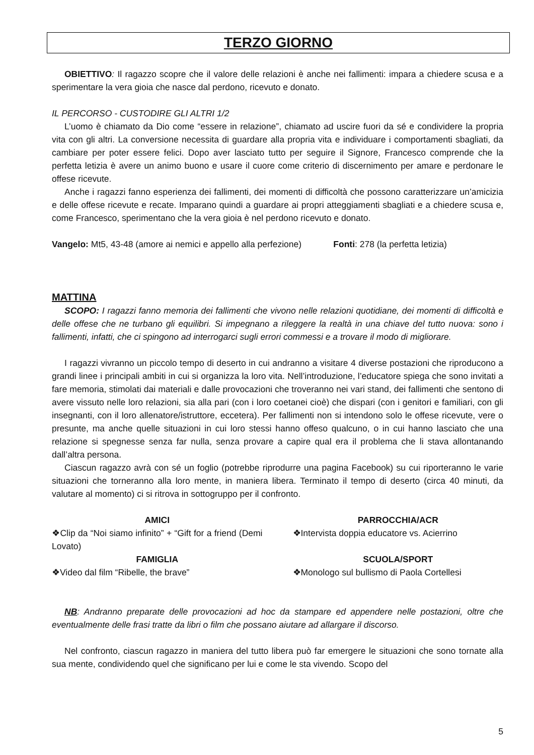TERZO GIORNO
OBIETTIVO: Il ragazzo scopre che il valore delle relazioni è anche nei fallimenti: impara a chiedere scusa e a sperimentare la vera gioia che nasce dal perdono, ricevuto e donato.
IL PERCORSO - CUSTODIRE GLI ALTRI 1/2
L’uomo è chiamato da Dio come “essere in relazione”, chiamato ad uscire fuori da sé e condividere la propria vita con gli altri. La conversione necessita di guardare alla propria vita e individuare i comportamenti sbagliati, da cambiare per poter essere felici. Dopo aver lasciato tutto per seguire il Signore, Francesco comprende che la perfetta letizia è avere un animo buono e usare il cuore come criterio di discernimento per amare e perdonare le offese ricevute.
Anche i ragazzi fanno esperienza dei fallimenti, dei momenti di difficoltà che possono caratterizzare un’amicizia e delle offese ricevute e recate. Imparano quindi a guardare ai propri atteggiamenti sbagliati e a chiedere scusa e, come Francesco, sperimentano che la vera gioia è nel perdono ricevuto e donato.
Vangelo: Mt5, 43-48 (amore ai nemici e appello alla perfezione) Fonti: 278 (la perfetta letizia)
MATTINA
SCOPO: I ragazzi fanno memoria dei fallimenti che vivono nelle relazioni quotidiane, dei momenti di difficoltà e delle offese che ne turbano gli equilibri. Si impegnano a rileggere la realtà in una chiave del tutto nuova: sono i fallimenti, infatti, che ci spingono ad interrogarci sugli errori commessi e a trovare il modo di migliorare.
I ragazzi vivranno un piccolo tempo di deserto in cui andranno a visitare 4 diverse postazioni che riproducono a grandi linee i principali ambiti in cui si organizza la loro vita. Nell’introduzione, l’educatore spiega che sono invitati a fare memoria, stimolati dai materiali e dalle provocazioni che troveranno nei vari stand, dei fallimenti che sentono di avere vissuto nelle loro relazioni, sia alla pari (con i loro coetanei cioè) che dispari (con i genitori e familiari, con gli insegnanti, con il loro allenatore/istruttore, eccetera). Per fallimenti non si intendono solo le offese ricevute, vere o presunte, ma anche quelle situazioni in cui loro stessi hanno offeso qualcuno, o in cui hanno lasciato che una relazione si spegnesse senza far nulla, senza provare a capire qual era il problema che li stava allontanando dall’altra persona.
Ciascun ragazzo avrà con sé un foglio (potrebbe riprodurre una pagina Facebook) su cui riporteranno le varie situazioni che torneranno alla loro mente, in maniera libera. Terminato il tempo di deserto (circa 40 minuti, da valutare al momento) ci si ritrova in sottogruppo per il confronto.
AMICI
❖Clip da “Noi siamo infinito” + “Gift for a friend (Demi Lovato)
FAMIGLIA
❖Video dal film “Ribelle, the brave”
PARROCCHIA/ACR
❖Intervista doppia educatore vs. Acierrino
SCUOLA/SPORT
❖Monologo sul bullismo di Paola Cortellesi
NB: Andranno preparate delle provocazioni ad hoc da stampare ed appendere nelle postazioni, oltre che eventualmente delle frasi tratte da libri o film che possano aiutare ad allargare il discorso.
Nel confronto, ciascun ragazzo in maniera del tutto libera può far emergere le situazioni che sono tornate alla sua mente, condividendo quel che significano per lui e come le sta vivendo. Scopo del
5